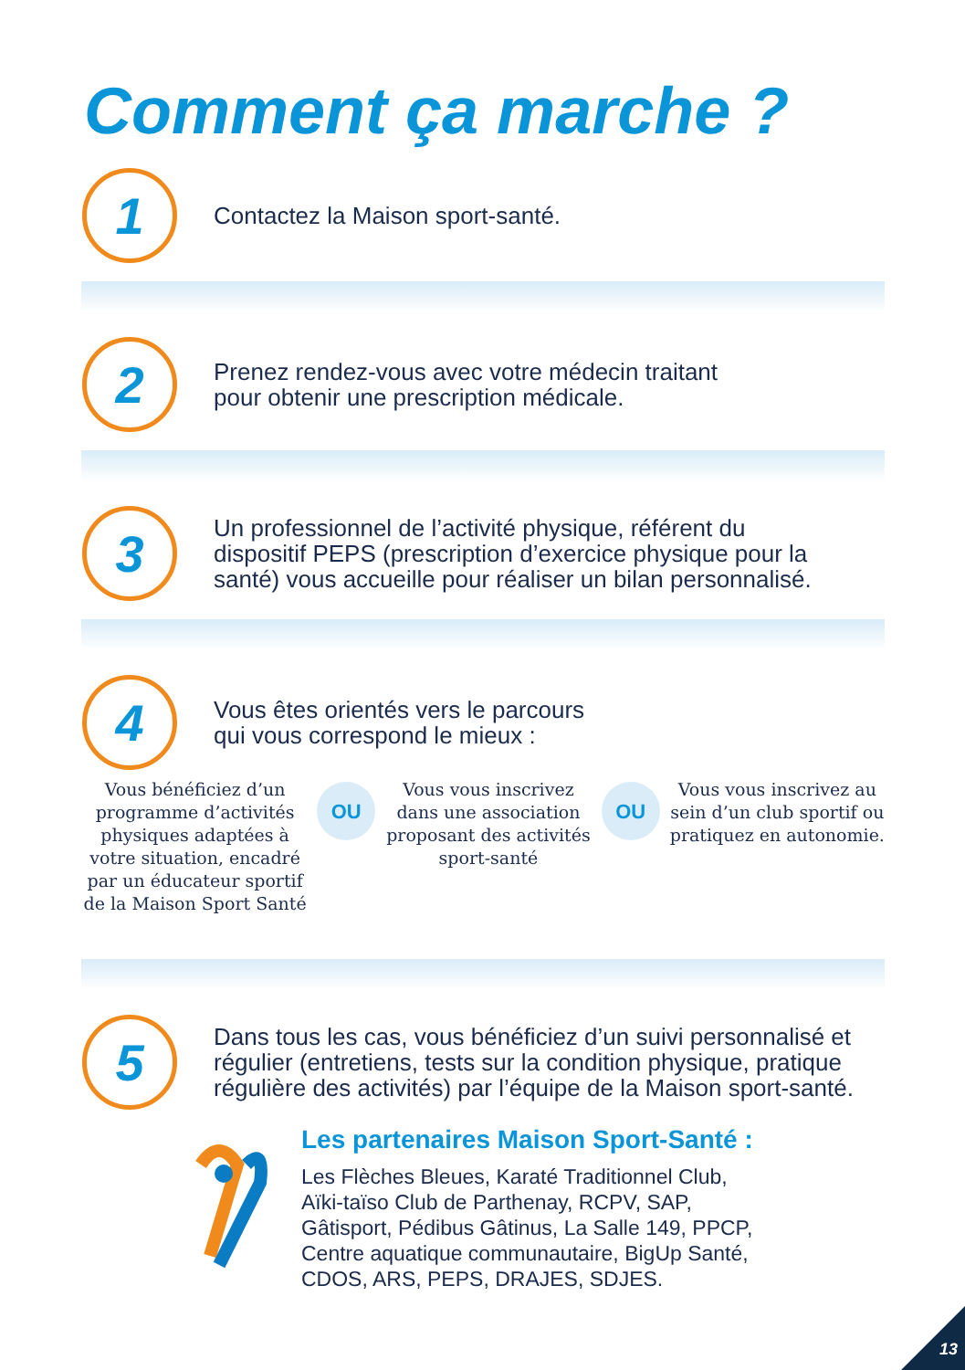Comment ça marche ?
1
Contactez la Maison sport-santé.
2
Prenez rendez-vous avec votre médecin traitant
pour obtenir une prescription médicale.
3
Un professionnel de l’activité physique, référent du
dispositif PEPS (prescription d’exercice physique pour la
santé) vous accueille pour réaliser un bilan personnalisé.
4
Vous êtes orientés vers le parcours
qui vous correspond le mieux :
Vous bénéficiez d’un programme d’activités physiques adaptées à votre situation, encadré par un éducateur sportif de la Maison Sport Santé
OU
Vous vous inscrivez dans une association proposant des activités sport-santé
OU
Vous vous inscrivez au sein d’un club sportif ou pratiquez en autonomie.
5
Dans tous les cas, vous bénéficiez d’un suivi personnalisé et
régulier (entretiens, tests sur la condition physique, pratique
régulière des activités) par l’équipe de la Maison sport-santé.
Les partenaires Maison Sport-Santé :
Les Flèches Bleues, Karaté Traditionnel Club,
Aïki-taïso Club de Parthenay, RCPV, SAP,
Gâtisport, Pédibus Gâtinus, La Salle 149, PPCP,
Centre aquatique communautaire, BigUp Santé,
CDOS, ARS, PEPS, DRAJES, SDJES.
13